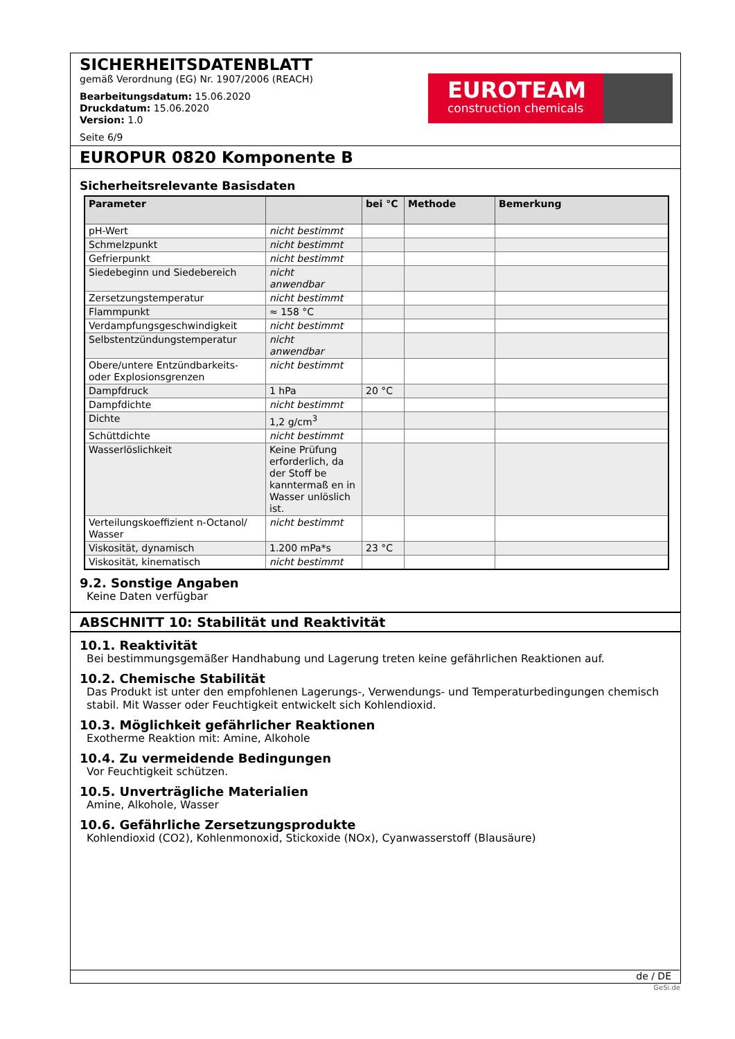SICHERHEITSDATENBLATT
gemäß Verordnung (EG) Nr. 1907/2006 (REACH)
Bearbeitungsdatum: 15.06.2020
Druckdatum: 15.06.2020
Version: 1.0
Seite 6/9
EUROTEAM
construction chemicals
EUROPUR 0820 Komponente B
Sicherheitsrelevante Basisdaten
| Parameter | | bei °C | Methode | Bemerkung |
| --- | --- | --- | --- | --- |
| pH-Wert | nicht bestimmt | | | |
| Schmelzpunkt | nicht bestimmt | | | |
| Gefrierpunkt | nicht bestimmt | | | |
| Siedebeginn und Siedebereich | nicht anwendbar | | | |
| Zersetzungstemperatur | nicht bestimmt | | | |
| Flammpunkt | ≈ 158 °C | | | |
| Verdampfungsgeschwindigkeit | nicht bestimmt | | | |
| Selbstentzündungstemperatur | nicht anwendbar | | | |
| Obere/untere Entzündbarkeits- oder Explosionsgrenzen | nicht bestimmt | | | |
| Dampfdruck | 1 hPa | 20 °C | | |
| Dampfdichte | nicht bestimmt | | | |
| Dichte | 1,2 g/cm<sup>3</sup> | | | |
| Schüttdichte | nicht bestimmt | | | |
| Wasserlöslichkeit | Keine Prüfung erforderlich, da der Stoff be kanntermaß en in Wasser unlöslich ist. | | | |
| Verteilungskoeffizient n-Octanol/ Wasser | nicht bestimmt | | | |
| Viskosität, dynamisch | 1.200 mPa*s | 23 °C | | |
| Viskosität, kinematisch | nicht bestimmt | | | |
9.2. Sonstige Angaben
Keine Daten verfügbar
ABSCHNITT 10: Stabilität und Reaktivität
10.1. Reaktivität
Bei bestimmungsgemäßer Handhabung und Lagerung treten keine gefährlichen Reaktionen auf.
10.2. Chemische Stabilität
Das Produkt ist unter den empfohlenen Lagerungs-, Verwendungs- und Temperaturbedingungen chemisch stabil. Mit Wasser oder Feuchtigkeit entwickelt sich Kohlendioxid.
10.3. Möglichkeit gefährlicher Reaktionen
Exotherme Reaktion mit: Amine, Alkohole
10.4. Zu vermeidende Bedingungen
Vor Feuchtigkeit schützen.
10.5. Unverträgliche Materialien
Amine, Alkohole, Wasser
10.6. Gefährliche Zersetzungsprodukte
Kohlendioxid (CO2), Kohlenmonoxid, Stickoxide (NOx), Cyanwasserstoff (Blausäure)
de / DE
GeSi.de